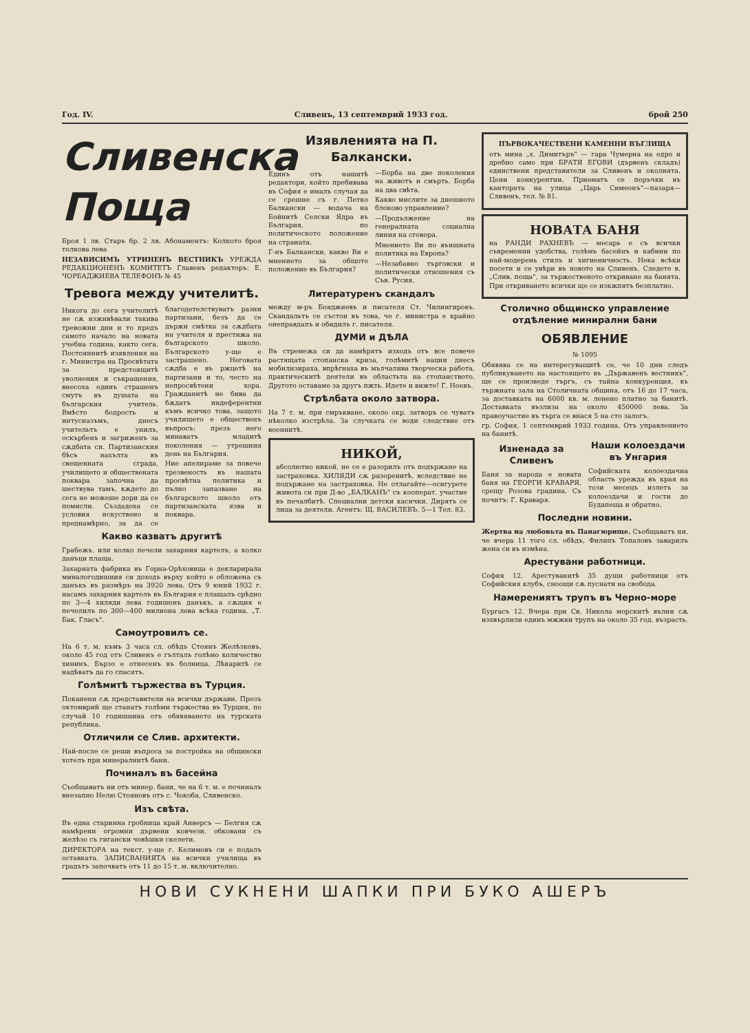Год. IV. Сливенъ, 13 септемврий 1933 год. брой 250
Сливенска Поща
Броя 1 лв. Старъ бр. 2 лв. Абонаментъ: Колкото броя толкова лева
НЕЗАВИСИМЪ УТРИНЕНЪ ВЕСТНИКЪ УРЕЖДА РЕДАКЦИОНЕНЪ КОМИТЕТЪ Главенъ редакторъ: Е. ЧОРБАДЖИЕВА ТЕЛЕФОНЪ № 45
Тревога между учителитѣ.
Никога до сега учителитѣ не сѫ изживѣвали такива тревожни дни и то предъ самото начало на новата учебна година, както сега. Постояннитѣ изявления на г. Министра на Просвѣтата за предстоящитѣ уволнения и съкращения, внесоха единъ страшенъ смутъ въ душата на българския учитель. Вмѣсто бодрость и интусиазъмъ, днесъ учительтъ е унилъ, оскърбенъ и загриженъ за сѫдбата си. Партизанския бѣсъ нахълта въ свещенната сграда, училището и обществената поквара започна да шествува тамъ, кѫдето до сега не можеше дори да се помисли. Създадоха се условия искуствено и преднамѣрно, за да се благодетелствуватъ разни партизани, безъ да се държи смѣтка за сѫдбата на учителя и престижа на българското школо. Българското у-ще е застрашено. Неговата сѫдба е въ ржцетѣ на партизани и то, често на непросвѣтени хора. Гражданитѣ не бива да бѫдатъ индеферентни къмъ всичко това, защото училището е общественъ въпросъ; презъ него минаватъ младитѣ поколения — утрешния день на България.
Ние апелираме за повече трезвеность въ нашата просвѣтна политика и пълно запазване на българското школо отъ партизанската язва и поквара.
Какво казватъ другитѣ
Грабежъ, или колко печели захарния картелъ, а колко данъци плаща.
Захарната фабрика въ Горна-Орѣховица е декларирала миналогодишния си доходъ върху който е обложена съ данъкъ въ размѣръ на 3920 лева. Отъ 9 юний 1932 г. насамъ захарния картелъ въ България е плащалъ срѣдно по 3—4 хиляди лева годишенъ данъкъ, а сѫщия е печелилъ по 300—400 милиона лева всѣка година. „Т. Бак. Гласъ".
Самоутровилъ се.
На 6 т. м. къмъ 3 часа сл. обѣдъ Стоянъ Желѣзковъ, около 45 год отъ Сливенъ е гълталъ голѣмо количество хининъ. Бързо е отнесенъ въ болница. Лѣкаритѣ се надѣватъ да го спасятъ.
Голѣмитѣ тържества въ Турция.
Поканени сѫ представители на всички държави. Презъ октомврий ще станатъ голѣми тържества въ Турция, по случай 10 годишнина отъ обявяването на турската република.
Отличили се Слив. архитекти.
Най-после се реши въпроса за постройка на общински хотелъ при минералнитѣ бани.
Починалъ въ басейна
Съобщаватъ ни отъ минер. бани, че на 6 т. м. е починалъ внезапно Нелю Стояновъ отъ с. Чокоба, Сливенско.
Изъ свѣта.
Въ една старинна гробница край Анверсъ — Белгия сѫ намѣрени огромни дървени ковчези, обковани съ желѣзо съ гигански човѣшки скелети.
ДИРЕКТОРА на текст. у-ще г. Келимовъ си е подалъ оставката. ЗАПИСВАНИЯТА на всички училища въ градътъ започватъ отъ 11 до 15 т. м. включително.
Изявленията на П. Балкански.
Единъ отъ нашитѣ редактори, който пребивава въ София е ималъ случая да се срешне съ г. Петко Балкански — водача на Бойнитѣ Селски Ядра въ България, по политическото положение на страната.
Г-нъ Балкански, какво Ви е мнението за общото положение въ България?
—Борба на две поколения на животъ и смърть. Борба на два свѣта.
Какво мислите за днешното блоково управление?
—Продължение на генералната социална линия на сговора.
Мнението Ви по външната политика на Европа?
—Незабавно търговски и политически отношения съ Съв. Русия.
Литературенъ скандалъ
между м-ръ Бояджиевъ и писателя Ст. Чилингировъ. Скандальтъ се състои въ това, че г. министра е крайно онеправдалъ и обидилъ г. писателя.
ДУМИ и ДѢЛА
Въ стремежа си да намѣрятъ изходъ отъ все повече растящата стопанска криза, голѣмитѣ нации днесъ мобилизираха, впрѣгнаха въ мълчалива творческа работа, практическитѣ деятели въ областьта на стопанството. Другото оставаме за другъ пжть. Идете и вижте! Г. Ноевъ.
Стрѣлбата около затвора.
На 7 т. м. при смръкване, около окр. затворъ се чуватъ нѣколко изстрѣла. За случката се води следствие отъ военнитѣ.
НИКОЙ,
абсолютно никой, не се е разорилъ отъ подържане на застраховка. ХИЛЯДИ сѫ разоренитѣ, вследствие не подържане на застраховка. Не отлагайте—осигурете живота си при Д-во „БАЛКАНЪ" съ кооперат. участие въ печалбитѣ. Специални детски касички. Дирятъ се лица за деятели. Агентъ: Щ. ВАСИЛЕВЪ. 5—1 Тел. 83.
ПЪРВОКАЧЕСТВЕНИ КАМЕННИ ВЪГЛИЩА
отъ мина „х. Димитъръ" — гара Чумерна на едро и дребно само при БРАТЯ ЕГОВИ (дървенъ складъ) единствени представители за Сливенъ и околията. Цени конкурентни. Приематъ се поръчки въ кантората на улица „Царь Симеонъ"—пазаря—Сливенъ, тел. № 81.
НОВАТА БАНЯ
на РАНДИ РАХНЕВЪ — месарь е съ всички съвременни удобства, голѣмъ басейнъ и кабини по най-модерень стилъ и хигиеничность. Нека всѣки посети и се увѣри въ новото на Сливенъ. Следете в. „Слив. поща", за тържественото откриване на банята. При откриването всички ще се изкжпятъ безплатно.
Столично общинско управление отдѣление минирални бани
ОБЯВЛЕНИЕ
№ 1095
Обявява се на интересуващитѣ се, че 10 дни следъ публикуването на настоящето въ „Държавенъ вестникъ", ще се произведе търгъ, съ тайна конкуренция, въ тържната зала на Столичната община, отъ 16 до 17 часа, за доставката на 6000 кв. м. ленено платно за банитѣ. Доставката възлиза на около 450000 лева. За правоучастие въ търга се внася 5 на сто залогъ.
гр. София, 1 септемврий 1933 година. Отъ управлението на банитѣ.
Изненада за Сливенъ
Баня за народа е новата баня на ГЕОРГИ КРАВАРЯ, срещу Розова градина. Съ почитъ: Г. Краваря.
Наши колоездачи въ Унгария
Софийската колоездачна область урежда въ края на този месецъ излетъ за колоездачи и гости до Будапеща и обратно.
Последни новини.
Жертва на любовьта въ Панагюрище. Съобщаватъ ни, че вчера 11 того сл. обѣдъ, Филипъ Топаловъ заварилъ жена си въ измѣна.
Арестувани работници.
София 12. Арестуванитѣ 35 души работници отъ Софийския клубъ, сноощи сѫ пуснати на свобода.
Намерениятъ трупъ въ Черно-море
Бургасъ 12. Вчера при Св. Никола морскитѣ вълни сѫ изхвърлили единъ мжжки трупъ на около 35 год. възрасть.
НОВИ СУКНЕНИ ШАПКИ ПРИ БУКО АШЕРЪ